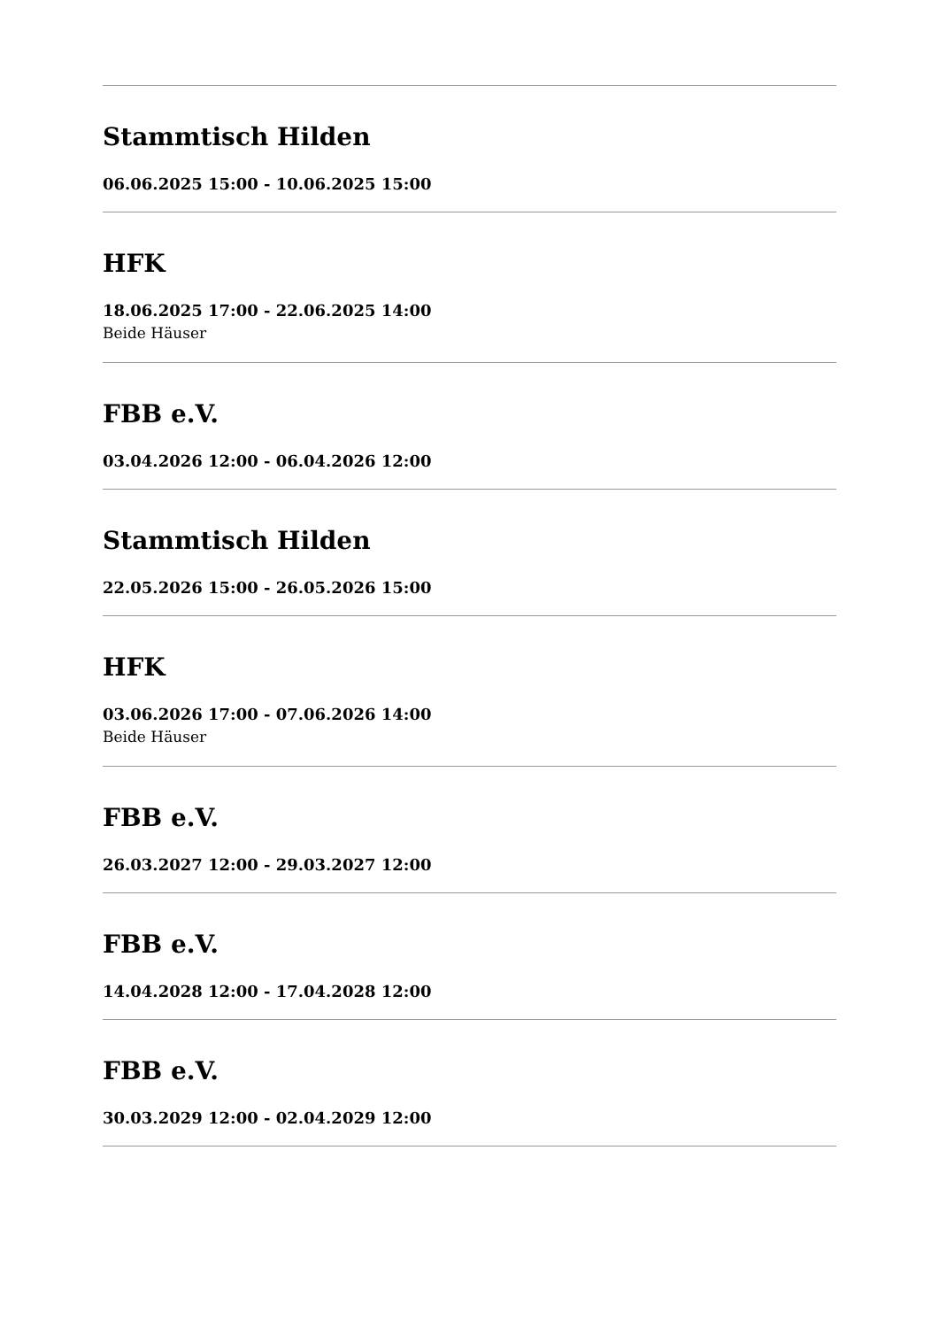Stammtisch Hilden
06.06.2025 15:00 - 10.06.2025 15:00
HFK
18.06.2025 17:00 - 22.06.2025 14:00
Beide Häuser
FBB e.V.
03.04.2026 12:00 - 06.04.2026 12:00
Stammtisch Hilden
22.05.2026 15:00 - 26.05.2026 15:00
HFK
03.06.2026 17:00 - 07.06.2026 14:00
Beide Häuser
FBB e.V.
26.03.2027 12:00 - 29.03.2027 12:00
FBB e.V.
14.04.2028 12:00 - 17.04.2028 12:00
FBB e.V.
30.03.2029 12:00 - 02.04.2029 12:00